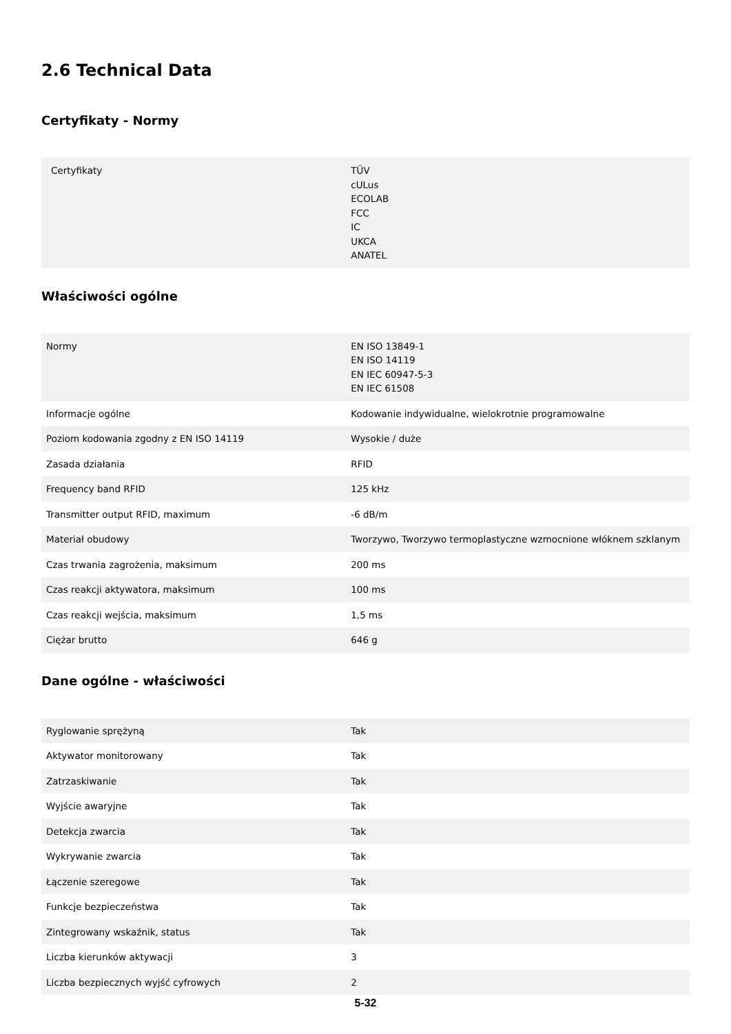2.6 Technical Data
Certyfikaty - Normy
| Certyfikaty | TÜV cULus ECOLAB FCC IC UKCA ANATEL |
Właściwości ogólne
| Normy | EN ISO 13849-1 EN ISO 14119 EN IEC 60947-5-3 EN IEC 61508 |
| Informacje ogólne | Kodowanie indywidualne, wielokrotnie programowalne |
| Poziom kodowania zgodny z EN ISO 14119 | Wysokie / duże |
| Zasada działania | RFID |
| Frequency band RFID | 125 kHz |
| Transmitter output RFID, maximum | -6 dB/m |
| Materiał obudowy | Tworzywo, Tworzywo termoplastyczne wzmocnione włóknem szklanym |
| Czas trwania zagrożenia, maksimum | 200 ms |
| Czas reakcji aktywatora, maksimum | 100 ms |
| Czas reakcji wejścia, maksimum | 1,5 ms |
| Ciężar brutto | 646 g |
Dane ogólne - właściwości
| Ryglowanie sprężyną | Tak |
| Aktywator monitorowany | Tak |
| Zatrzaskiwanie | Tak |
| Wyjście awaryjne | Tak |
| Detekcja zwarcia | Tak |
| Wykrywanie zwarcia | Tak |
| Łączenie szeregowe | Tak |
| Funkcje bezpieczeństwa | Tak |
| Zintegrowany wskaźnik, status | Tak |
| Liczba kierunków aktywacji | 3 |
| Liczba bezpiecznych wyjść cyfrowych | 2 |
5-32